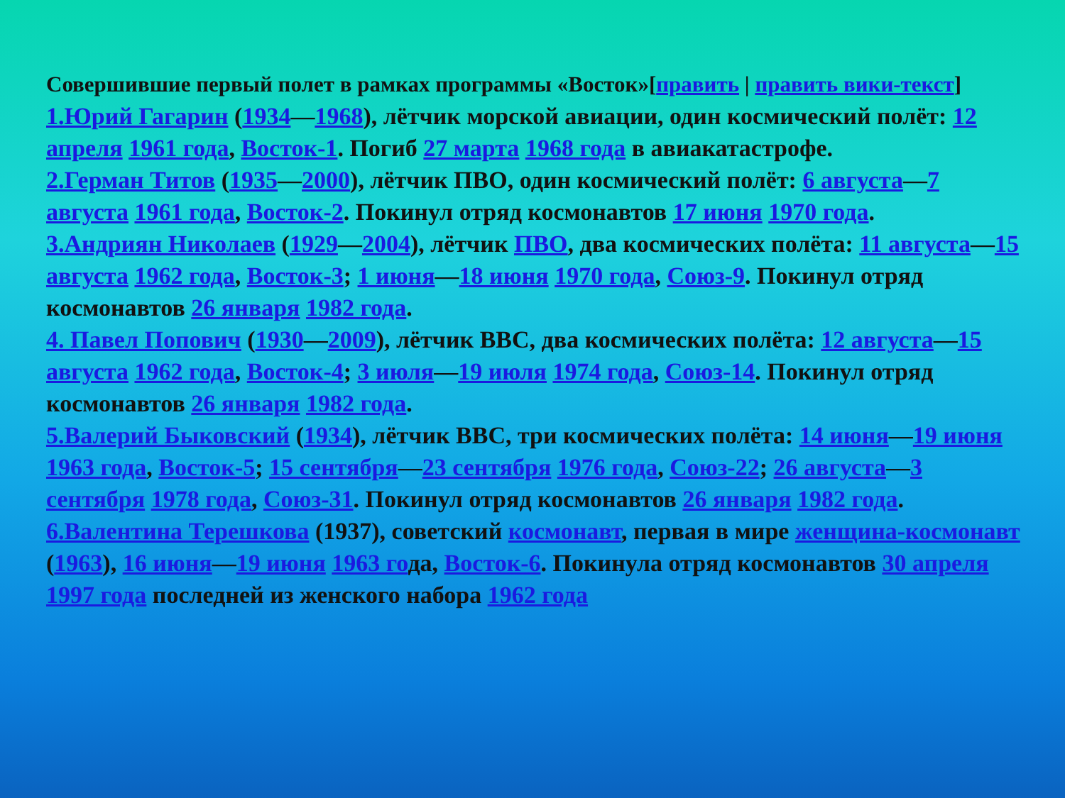Совершившие первый полет в рамках программы «Восток»[править | править вики-текст]
1.Юрий Гагарин (1934—1968), лётчик морской авиации, один космический полёт: 12 апреля 1961 года, Восток-1. Погиб 27 марта 1968 года в авиакатастрофе.
2.Герман Титов (1935—2000), лётчик ПВО, один космический полёт: 6 августа—7 августа 1961 года, Восток-2. Покинул отряд космонавтов 17 июня 1970 года.
3.Андриян Николаев (1929—2004), лётчик ПВО, два космических полёта: 11 августа—15 августа 1962 года, Восток-3; 1 июня—18 июня 1970 года, Союз-9. Покинул отряд космонавтов 26 января 1982 года.
4. Павел Попович (1930—2009), лётчик ВВС, два космических полёта: 12 августа—15 августа 1962 года, Восток-4; 3 июля—19 июля 1974 года, Союз-14. Покинул отряд космонавтов 26 января 1982 года.
5.Валерий Быковский (1934), лётчик ВВС, три космических полёта: 14 июня—19 июня 1963 года, Восток-5; 15 сентября—23 сентября 1976 года, Союз-22; 26 августа—3 сентября 1978 года, Союз-31. Покинул отряд космонавтов 26 января 1982 года.
6.Валентина Терешкова (1937), советский космонавт, первая в мире женщина-космонавт (1963), 16 июня—19 июня 1963 года, Восток-6. Покинула отряд космонавтов 30 апреля 1997 года последней из женского набора 1962 года